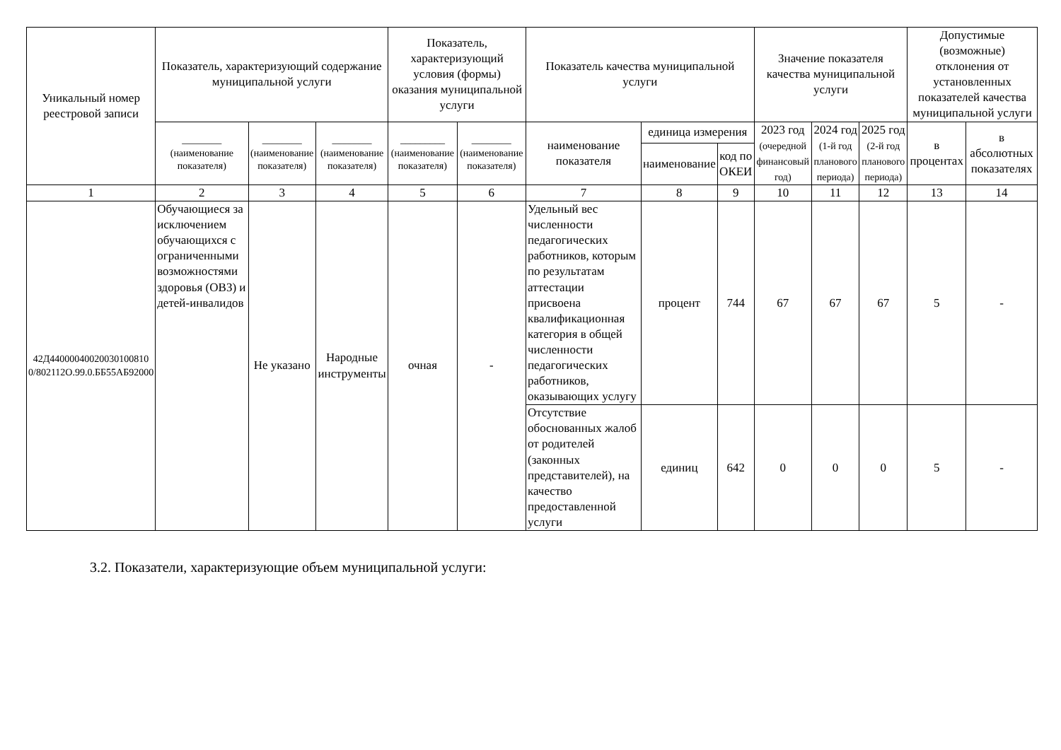| Уникальный номер реестровой записи | Показатель, характеризующий содержание муниципальной услуги | | | Показатель, характеризующий условия (формы) оказания муниципальной услуги | | Показатель качества муниципальной услуги | | | Значение показателя качества муниципальной услуги | | | Допустимые (возможные) отклонения от установленных показателей качества муниципальной услуги | |
| --- | --- | --- | --- | --- | --- | --- | --- | --- | --- | --- | --- | --- | --- |
| | ________ (наименование показателя) | ________ (наименование показателя) | ________ (наименование показателя) | _________ (наименование показателя) | ________ (наименование показателя) | наименование показателя | единица измерения | | 2023 год (очередной финансовый год) | 2024 год (1-й год планового периода) | 2025 год (2-й год планового периода) | в процентах | в абсолютных показателях |
| | | | | | | | наименование | код по ОКЕИ | | | | | |
| 1 | 2 | 3 | 4 | 5 | 6 | 7 | 8 | 9 | 10 | 11 | 12 | 13 | 14 |
| 42Д44000040020030100810 0/802112О.99.0.ББ55АБ92000 | Обучающиеся за исключением обучающихся с ограниченными возможностями здоровья (ОВЗ) и детей-инвалидов | Не указано | Народные инструменты | очная | - | Удельный вес численности педагогических работников, которым по результатам аттестации присвоена квалификационная категория в общей численности педагогических работников, оказывающих услугу | процент | 744 | 67 | 67 | 67 | 5 | - |
| | | | | | | Отсутствие обоснованных жалоб от родителей (законных представителей), на качество предоставленной услуги | единиц | 642 | 0 | 0 | 0 | 5 | - |
3.2. Показатели, характеризующие объем муниципальной услуги: